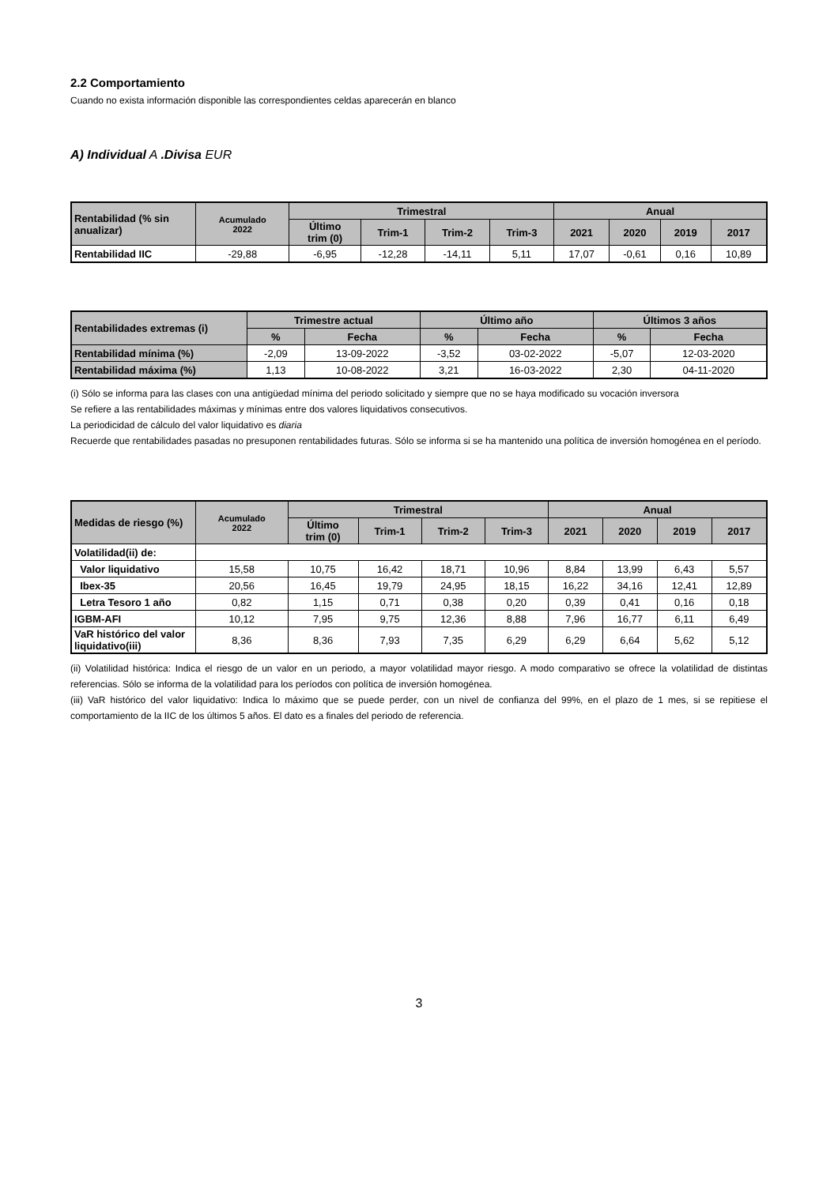2.2 Comportamiento
Cuando no exista información disponible las correspondientes celdas aparecerán en blanco
A) Individual A .Divisa EUR
| Rentabilidad (% sin anualizar) | Acumulado 2022 | Trimestral | | | | Anual | | | |
| --- | --- | --- | --- | --- | --- | --- | --- | --- | --- |
| | | Último trim (0) | Trim-1 | Trim-2 | Trim-3 | 2021 | 2020 | 2019 | 2017 |
| Rentabilidad IIC | -29,88 | -6,95 | -12,28 | -14,11 | 5,11 | 17,07 | -0,61 | 0,16 | 10,89 |
| Rentabilidades extremas (i) | Trimestre actual | | Último año | | Últimos 3 años | |
| --- | --- | --- | --- | --- | --- | --- |
| | % | Fecha | % | Fecha | % | Fecha |
| Rentabilidad mínima (%) | -2,09 | 13-09-2022 | -3,52 | 03-02-2022 | -5,07 | 12-03-2020 |
| Rentabilidad máxima (%) | 1,13 | 10-08-2022 | 3,21 | 16-03-2022 | 2,30 | 04-11-2020 |
(i) Sólo se informa para las clases con una antigüedad mínima del periodo solicitado y siempre que no se haya modificado su vocación inversora
Se refiere a las rentabilidades máximas y mínimas entre dos valores liquidativos consecutivos.
La periodicidad de cálculo del valor liquidativo es diaria
Recuerde que rentabilidades pasadas no presuponen rentabilidades futuras. Sólo se informa si se ha mantenido una política de inversión homogénea en el período.
| Medidas de riesgo (%) | Acumulado 2022 | Trimestral | | | | Anual | | | |
| --- | --- | --- | --- | --- | --- | --- | --- | --- | --- |
| | | Último trim (0) | Trim-1 | Trim-2 | Trim-3 | 2021 | 2020 | 2019 | 2017 |
| Volatilidad(ii) de: | | | | | | | | | |
| Valor liquidativo | 15,58 | 10,75 | 16,42 | 18,71 | 10,96 | 8,84 | 13,99 | 6,43 | 5,57 |
| Ibex-35 | 20,56 | 16,45 | 19,79 | 24,95 | 18,15 | 16,22 | 34,16 | 12,41 | 12,89 |
| Letra Tesoro 1 año | 0,82 | 1,15 | 0,71 | 0,38 | 0,20 | 0,39 | 0,41 | 0,16 | 0,18 |
| IGBM-AFI | 10,12 | 7,95 | 9,75 | 12,36 | 8,88 | 7,96 | 16,77 | 6,11 | 6,49 |
| VaR histórico del valor liquidativo(iii) | 8,36 | 8,36 | 7,93 | 7,35 | 6,29 | 6,29 | 6,64 | 5,62 | 5,12 |
(ii) Volatilidad histórica: Indica el riesgo de un valor en un periodo, a mayor volatilidad mayor riesgo. A modo comparativo se ofrece la volatilidad de distintas referencias. Sólo se informa de la volatilidad para los períodos con política de inversión homogénea.
(iii) VaR histórico del valor liquidativo: Indica lo máximo que se puede perder, con un nivel de confianza del 99%, en el plazo de 1 mes, si se repitiese el comportamiento de la IIC de los últimos 5 años. El dato es a finales del periodo de referencia.
3